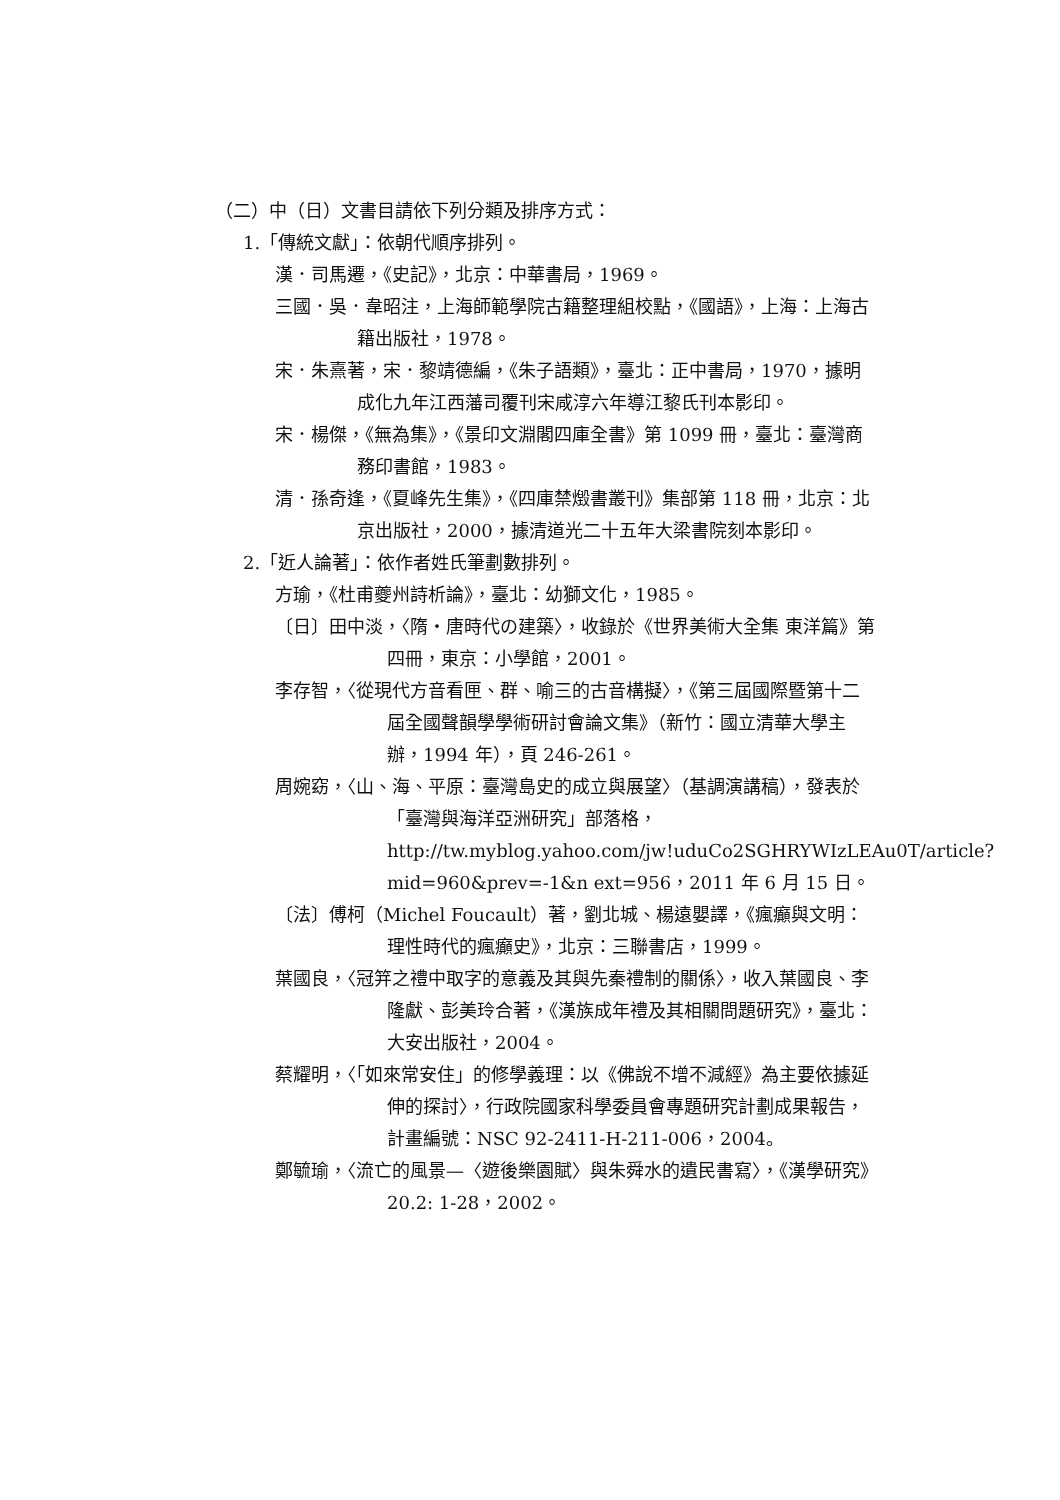（二）中（日）文書目請依下列分類及排序方式：
1.「傳統文獻」：依朝代順序排列。
漢．司馬遷，《史記》，北京：中華書局，1969。
三國．吳．韋昭注，上海師範學院古籍整理組校點，《國語》，上海：上海古籍出版社，1978。
宋．朱熹著，宋．黎靖德編，《朱子語類》，臺北：正中書局，1970，據明成化九年江西藩司覆刊宋咸淳六年導江黎氏刊本影印。
宋．楊傑，《無為集》，《景印文淵閣四庫全書》第 1099 冊，臺北：臺灣商務印書館，1983。
清．孫奇逢，《夏峰先生集》，《四庫禁燬書叢刊》集部第 118 冊，北京：北京出版社，2000，據清道光二十五年大梁書院刻本影印。
2.「近人論著」：依作者姓氏筆劃數排列。
方瑜，《杜甫夔州詩析論》，臺北：幼獅文化，1985。
〔日〕田中淡，〈隋・唐時代の建築〉，收錄於《世界美術大全集 東洋篇》第四冊，東京：小學館，2001。
李存智，〈從現代方音看匣、群、喻三的古音構擬〉，《第三屆國際暨第十二屆全國聲韻學學術研討會論文集》（新竹：國立清華大學主辦，1994 年），頁 246-261。
周婉窈，〈山、海、平原：臺灣島史的成立與展望〉（基調演講稿），發表於「臺灣與海洋亞洲研究」部落格，http://tw.myblog.yahoo.com/jw!uduCo2SGHRYWIzLEAu0T/article?mid=960&prev=-1&n ext=956，2011 年 6 月 15 日。
〔法〕傅柯（Michel Foucault）著，劉北城、楊遠嬰譯，《瘋癲與文明：理性時代的瘋癲史》，北京：三聯書店，1999。
葉國良，〈冠笄之禮中取字的意義及其與先秦禮制的關係〉，收入葉國良、李隆獻、彭美玲合著，《漢族成年禮及其相關問題研究》，臺北：大安出版社，2004。
蔡耀明，〈「如來常安住」的修學義理：以《佛說不增不減經》為主要依據延伸的探討〉，行政院國家科學委員會專題研究計劃成果報告，計畫編號：NSC 92-2411-H-211-006，2004。
鄭毓瑜，〈流亡的風景—〈遊後樂園賦〉與朱舜水的遺民書寫〉，《漢學研究》20.2: 1-28，2002。